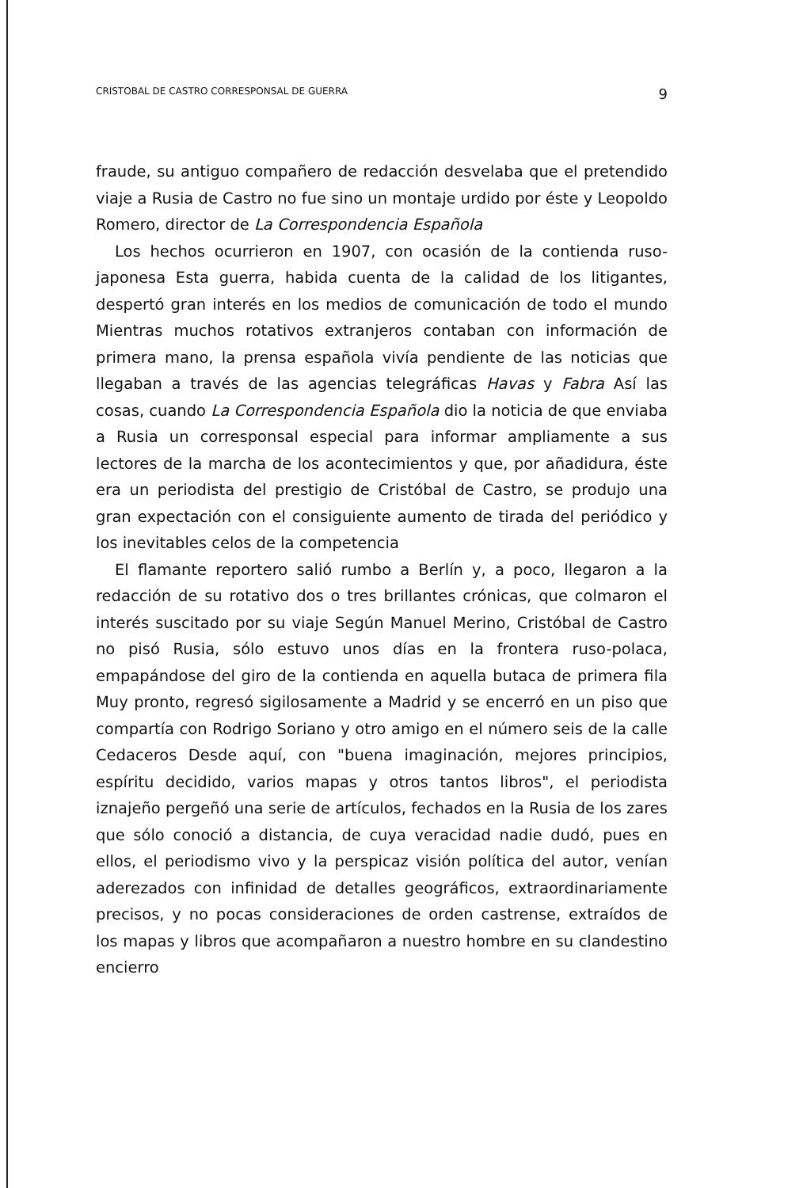CRISTOBAL DE CASTRO CORRESPONSAL DE GUERRA 9
fraude, su antiguo compañero de redacción desvelaba que el pretendido viaje a Rusia de Castro no fue sino un montaje urdido por éste y Leopoldo Romero, director de La Correspondencia Española
Los hechos ocurrieron en 1907, con ocasión de la contienda ruso-japonesa Esta guerra, habida cuenta de la calidad de los litigantes, despertó gran interés en los medios de comunicación de todo el mundo Mientras muchos rotativos extranjeros contaban con información de primera mano, la prensa española vivía pendiente de las noticias que llegaban a través de las agencias telegráficas Havas y Fabra Así las cosas, cuando La Correspondencia Española dio la noticia de que enviaba a Rusia un corresponsal especial para informar ampliamente a sus lectores de la marcha de los acontecimientos y que, por añadidura, éste era un periodista del prestigio de Cristóbal de Castro, se produjo una gran expectación con el consiguiente aumento de tirada del periódico y los inevitables celos de la competencia
El flamante reportero salió rumbo a Berlín y, a poco, llegaron a la redacción de su rotativo dos o tres brillantes crónicas, que colmaron el interés suscitado por su viaje Según Manuel Merino, Cristóbal de Castro no pisó Rusia, sólo estuvo unos días en la frontera ruso-polaca, empapándose del giro de la contienda en aquella butaca de primera fila Muy pronto, regresó sigilosamente a Madrid y se encerró en un piso que compartía con Rodrigo Soriano y otro amigo en el número seis de la calle Cedaceros Desde aquí, con "buena imaginación, mejores principios, espíritu decidido, varios mapas y otros tantos libros", el periodista iznajeño pergeñó una serie de artículos, fechados en la Rusia de los zares que sólo conoció a distancia, de cuya veracidad nadie dudó, pues en ellos, el periodismo vivo y la perspicaz visión política del autor, venían aderezados con infinidad de detalles geográficos, extraordinariamente precisos, y no pocas consideraciones de orden castrense, extraídos de los mapas y libros que acompañaron a nuestro hombre en su clandestino encierro